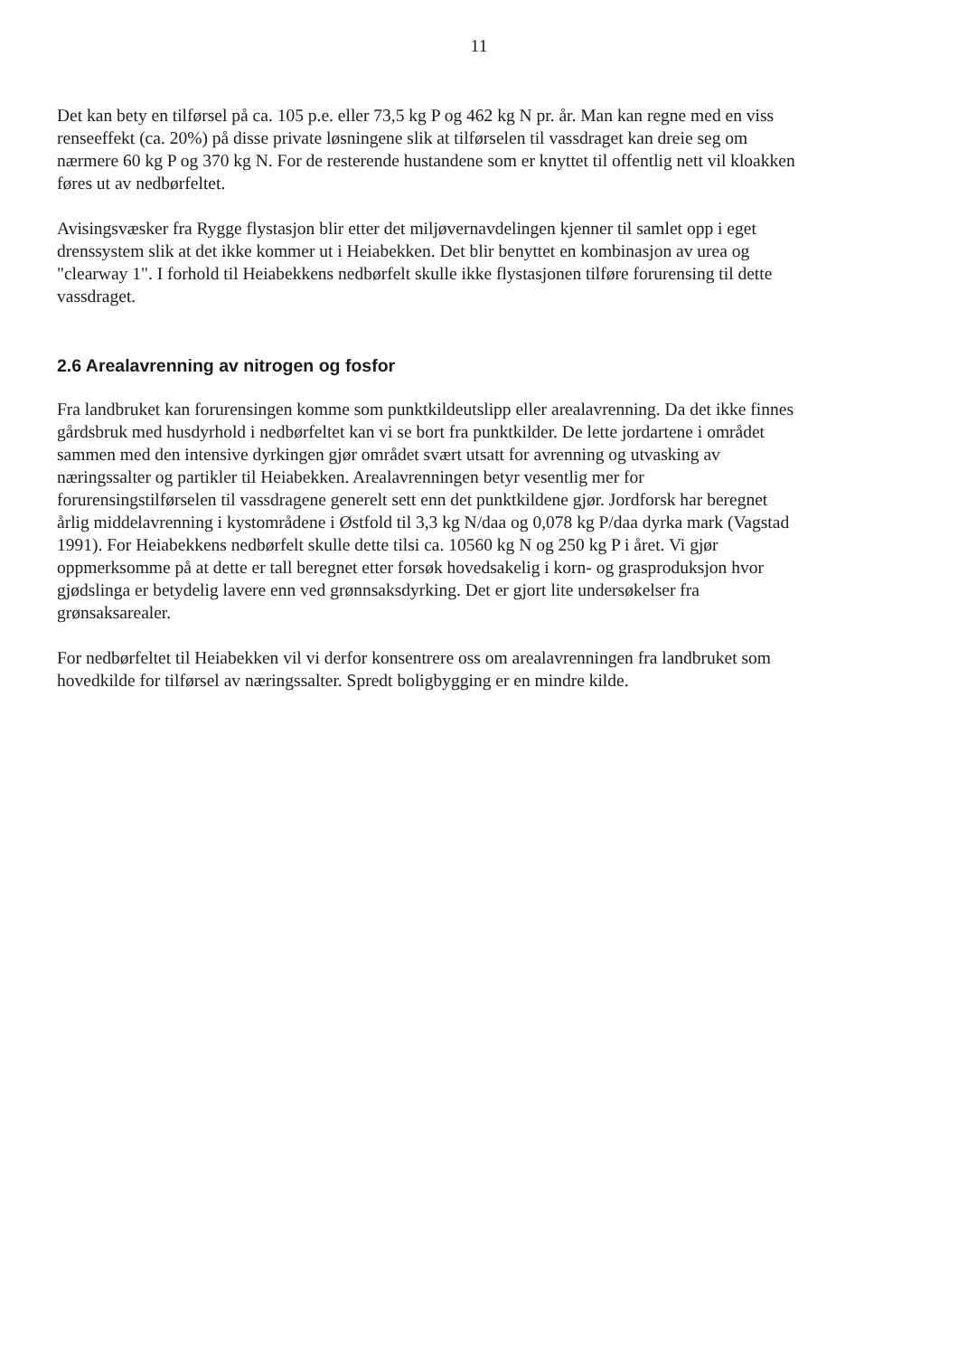11
Det kan bety en tilførsel på ca. 105 p.e. eller 73,5 kg P og 462 kg N pr. år. Man kan regne med en viss renseeffekt (ca. 20%) på disse private løsningene slik at tilførselen til vassdraget kan dreie seg om nærmere 60 kg P og 370 kg N. For de resterende hustandene som er knyttet til offentlig nett vil kloakken føres ut av nedbørfeltet.
Avisingsvæsker fra Rygge flystasjon blir etter det miljøvernavdelingen kjenner til samlet opp i eget drenssystem slik at det ikke kommer ut i Heiabekken. Det blir benyttet en kombinasjon av urea og "clearway 1". I forhold til Heiabekkens nedbørfelt skulle ikke flystasjonen tilføre forurensing til dette vassdraget.
2.6 Arealavrenning av nitrogen og fosfor
Fra landbruket kan forurensingen komme som punktkildeutslipp eller arealavrenning. Da det ikke finnes gårdsbruk med husdyrhold i nedbørfeltet kan vi se bort fra punktkilder. De lette jordartene i området sammen med den intensive dyrkingen gjør området svært utsatt for avrenning og utvasking av næringssalter og partikler til Heiabekken. Arealavrenningen betyr vesentlig mer for forurensingstilførselen til vassdragene generelt sett enn det punktkildene gjør. Jordforsk har beregnet årlig middelavrenning i kystområdene i Østfold til 3,3 kg N/daa og 0,078 kg P/daa dyrka mark (Vagstad 1991). For Heiabekkens nedbørfelt skulle dette tilsi ca. 10560 kg N og 250 kg P i året. Vi gjør oppmerksomme på at dette er tall beregnet etter forsøk hovedsakelig i korn- og grasproduksjon hvor gjødslinga er betydelig lavere enn ved grønnsaksdyrking. Det er gjort lite undersøkelser fra grønsaksarealer.
For nedbørfeltet til Heiabekken vil vi derfor konsentrere oss om arealavrenningen fra landbruket som hovedkilde for tilførsel av næringssalter. Spredt boligbygging er en mindre kilde.